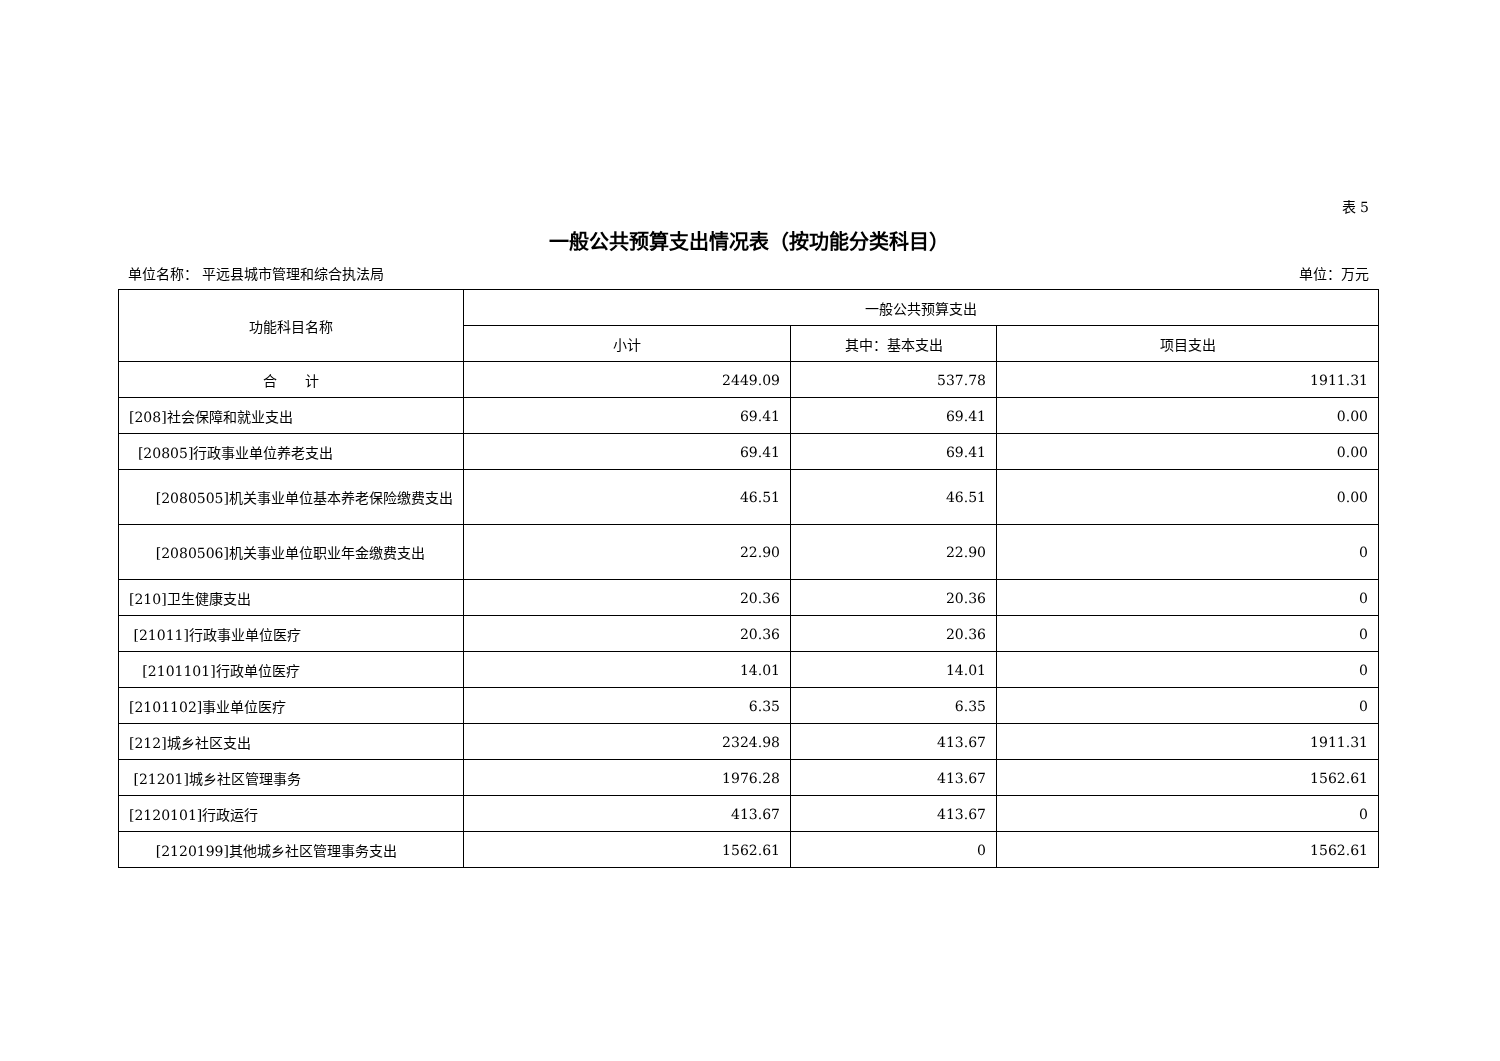表 5
一般公共预算支出情况表（按功能分类科目）
单位名称： 平远县城市管理和综合执法局 单位：万元
| 功能科目名称 | 一般公共预算支出 | | |
| --- | --- | --- | --- |
| | 小计 | 其中：基本支出 | 项目支出 |
| 合 计 | 2449.09 | 537.78 | 1911.31 |
| [208]社会保障和就业支出 | 69.41 | 69.41 | 0.00 |
| [20805]行政事业单位养老支出 | 69.41 | 69.41 | 0.00 |
| [2080505]机关事业单位基本养老保险缴费支出 | 46.51 | 46.51 | 0.00 |
| [2080506]机关事业单位职业年金缴费支出 | 22.90 | 22.90 | 0 |
| [210]卫生健康支出 | 20.36 | 20.36 | 0 |
| [21011]行政事业单位医疗 | 20.36 | 20.36 | 0 |
| [2101101]行政单位医疗 | 14.01 | 14.01 | 0 |
| [2101102]事业单位医疗 | 6.35 | 6.35 | 0 |
| [212]城乡社区支出 | 2324.98 | 413.67 | 1911.31 |
| [21201]城乡社区管理事务 | 1976.28 | 413.67 | 1562.61 |
| [2120101]行政运行 | 413.67 | 413.67 | 0 |
| [2120199]其他城乡社区管理事务支出 | 1562.61 | 0 | 1562.61 |